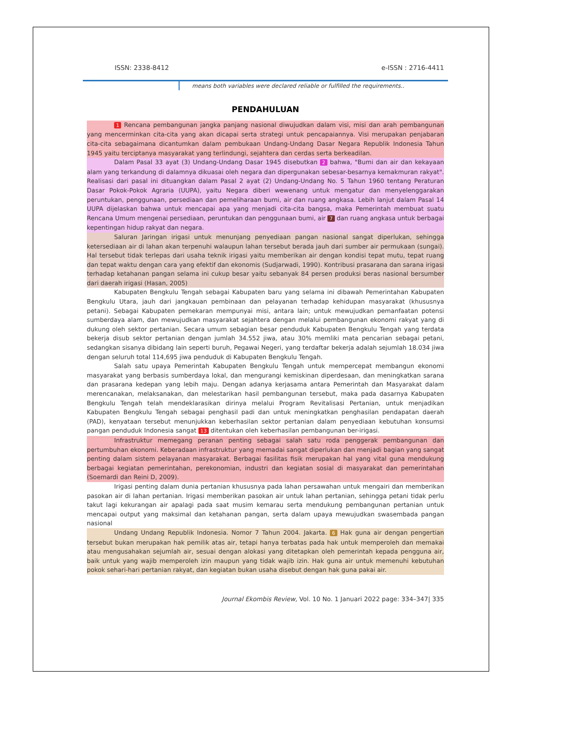ISSN: 2338-8412 e-ISSN : 2716-4411
means both variables were declared reliable or fulfilled the requirements..
PENDAHULUAN
1 Rencana pembangunan jangka panjang nasional diwujudkan dalam visi, misi dan arah pembangunan yang mencerminkan cita-cita yang akan dicapai serta strategi untuk pencapaiannya. Visi merupakan penjabaran cita-cita sebagaimana dicantumkan dalam pembukaan Undang-Undang Dasar Negara Republik Indonesia Tahun 1945 yaitu terciptanya masyarakat yang terlindungi, sejahtera dan cerdas serta berkeadilan.
Dalam Pasal 33 ayat (3) Undang-Undang Dasar 1945 disebutkan 2 bahwa, "Bumi dan air dan kekayaan alam yang terkandung di dalamnya dikuasai oleh negara dan dipergunakan sebesar-besarnya kemakmuran rakyat". Realisasi dari pasal ini dituangkan dalam Pasal 2 ayat (2) Undang-Undang No. 5 Tahun 1960 tentang Peraturan Dasar Pokok-Pokok Agraria (UUPA), yaitu Negara diberi wewenang untuk mengatur dan menyelenggarakan peruntukan, penggunaan, persediaan dan pemeliharaan bumi, air dan ruang angkasa. Lebih lanjut dalam Pasal 14 UUPA dijelaskan bahwa untuk mencapai apa yang menjadi cita-cita bangsa, maka Pemerintah membuat suatu Rencana Umum mengenai persediaan, peruntukan dan penggunaan bumi, air 7 dan ruang angkasa untuk berbagai kepentingan hidup rakyat dan negara.
Saluran Jaringan irigasi untuk menunjang penyediaan pangan nasional sangat diperlukan, sehingga ketersediaan air di lahan akan terpenuhi walaupun lahan tersebut berada jauh dari sumber air permukaan (sungai). Hal tersebut tidak terlepas dari usaha teknik irigasi yaitu memberikan air dengan kondisi tepat mutu, tepat ruang dan tepat waktu dengan cara yang efektif dan ekonomis (Sudjarwadi, 1990). Kontribusi prasarana dan sarana irigasi terhadap ketahanan pangan selama ini cukup besar yaitu sebanyak 84 persen produksi beras nasional bersumber dari daerah irigasi (Hasan, 2005)
Kabupaten Bengkulu Tengah sebagai Kabupaten baru yang selama ini dibawah Pemerintahan Kabupaten Bengkulu Utara, jauh dari jangkauan pembinaan dan pelayanan terhadap kehidupan masyarakat (khususnya petani). Sebagai Kabupaten pemekaran mempunyai misi, antara lain; untuk mewujudkan pemanfaatan potensi sumberdaya alam, dan mewujudkan masyarakat sejahtera dengan melalui pembangunan ekonomi rakyat yang di dukung oleh sektor pertanian. Secara umum sebagian besar penduduk Kabupaten Bengkulu Tengah yang terdata bekerja disub sektor pertanian dengan jumlah 34.552 jiwa, atau 30% memliki mata pencarian sebagai petani, sedangkan sisanya dibidang lain seperti buruh, Pegawai Negeri, yang terdaftar bekerja adalah sejumlah 18.034 jiwa dengan seluruh total 114,695 jiwa penduduk di Kabupaten Bengkulu Tengah.
Salah satu upaya Pemerintah Kabupaten Bengkulu Tengah untuk mempercepat membangun ekonomi masyarakat yang berbasis sumberdaya lokal, dan mengurangi kemiskinan diperdesaan, dan meningkatkan sarana dan prasarana kedepan yang lebih maju. Dengan adanya kerjasama antara Pemerintah dan Masyarakat dalam merencanakan, melaksanakan, dan melestarikan hasil pembangunan tersebut, maka pada dasarnya Kabupaten Bengkulu Tengah telah mendeklarasikan dirinya melalui Program Revitalisasi Pertanian, untuk menjadikan Kabupaten Bengkulu Tengah sebagai penghasil padi dan untuk meningkatkan penghasilan pendapatan daerah (PAD), kenyataan tersebut menunjukkan keberhasilan sektor pertanian dalam penyediaan kebutuhan konsumsi pangan penduduk Indonesia sangat 13 ditentukan oleh keberhasilan pembangunan ber-irigasi.
Infrastruktur memegang peranan penting sebagai salah satu roda penggerak pembangunan dan pertumbuhan ekonomi. Keberadaan infrastruktur yang memadai sangat diperlukan dan menjadi bagian yang sangat penting dalam sistem pelayanan masyarakat. Berbagai fasilitas fisik merupakan hal yang vital guna mendukung berbagai kegiatan pemerintahan, perekonomian, industri dan kegiatan sosial di masyarakat dan pemerintahan (Soemardi dan Reini D, 2009).
Irigasi penting dalam dunia pertanian khususnya pada lahan persawahan untuk mengairi dan memberikan pasokan air di lahan pertanian. Irigasi memberikan pasokan air untuk lahan pertanian, sehingga petani tidak perlu takut lagi kekurangan air apalagi pada saat musim kemarau serta mendukung pembangunan pertanian untuk mencapai output yang maksimal dan ketahanan pangan, serta dalam upaya mewujudkan swasembada pangan nasional
Undang Undang Republik Indonesia. Nomor 7 Tahun 2004. Jakarta. 6 Hak guna air dengan pengertian tersebut bukan merupakan hak pemilik atas air, tetapi hanya terbatas pada hak untuk memperoleh dan memakai atau mengusahakan sejumlah air, sesuai dengan alokasi yang ditetapkan oleh pemerintah kepada pengguna air, baik untuk yang wajib memperoleh izin maupun yang tidak wajib izin. Hak guna air untuk memenuhi kebutuhan pokok sehari-hari pertanian rakyat, dan kegiatan bukan usaha disebut dengan hak guna pakai air.
Journal Ekombis Review, Vol. 10 No. 1 Januari 2022 page: 334–347| 335